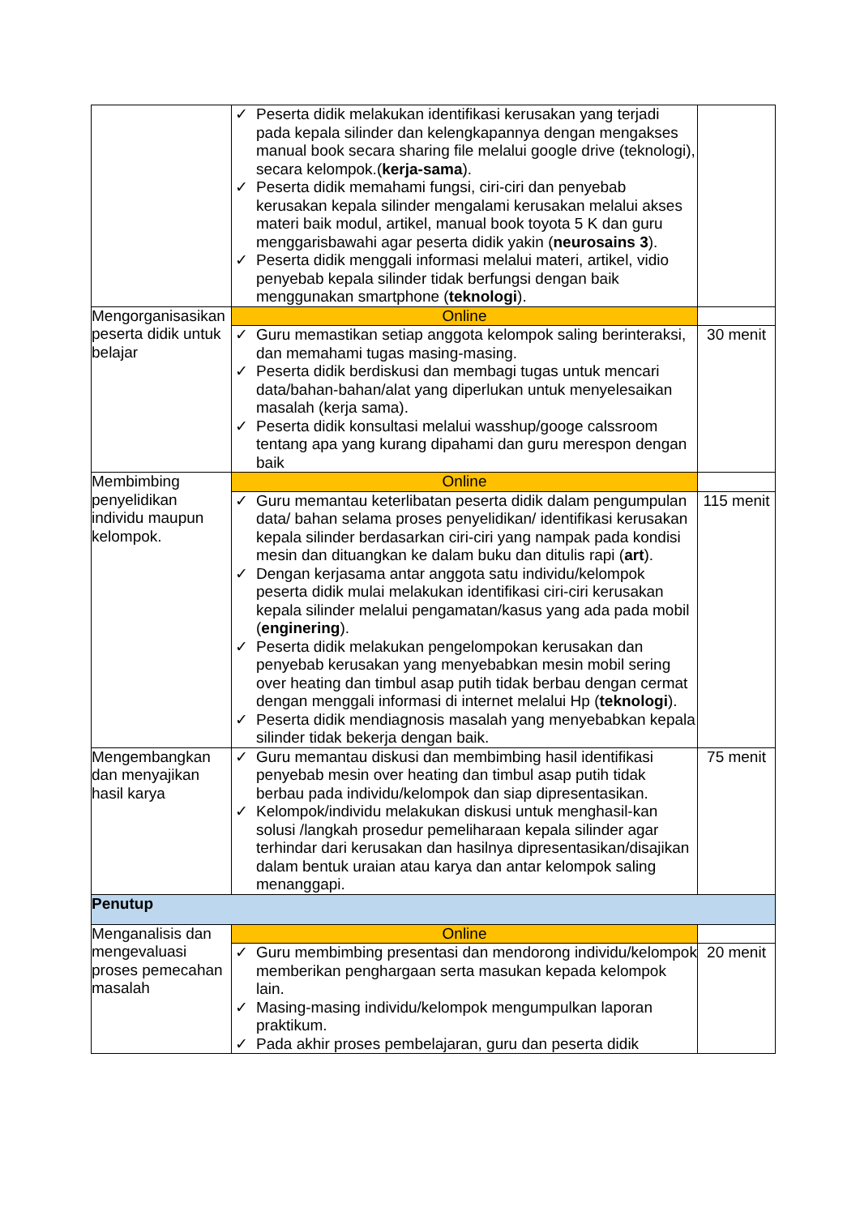| | ✓ Peserta didik melakukan identifikasi kerusakan yang terjadi pada kepala silinder dan kelengkapannya dengan mengakses manual book secara sharing file melalui google drive (teknologi), secara kelompok.( kerja-sama ). ✓ Peserta didik memahami fungsi, ciri-ciri dan penyebab kerusakan kepala silinder mengalami kerusakan melalui akses materi baik modul, artikel, manual book toyota 5 K dan guru menggarisbawahi agar peserta didik yakin ( neurosains 3 ). ✓ Peserta didik menggali informasi melalui materi, artikel, vidio penyebab kepala silinder tidak berfungsi dengan baik menggunakan smartphone ( teknologi ). | |
| Mengorganisasikan peserta didik untuk belajar | Online | |
| | ✓ Guru memastikan setiap anggota kelompok saling berinteraksi, dan memahami tugas masing-masing. ✓ Peserta didik berdiskusi dan membagi tugas untuk mencari data/bahan-bahan/alat yang diperlukan untuk menyelesaikan masalah (kerja sama). ✓ Peserta didik konsultasi melalui wasshup/googe calssroom tentang apa yang kurang dipahami dan guru merespon dengan baik | 30 menit |
| Membimbing penyelidikan individu maupun kelompok. | Online | |
| | ✓ Guru memantau keterlibatan peserta didik dalam pengumpulan data/ bahan selama proses penyelidikan/ identifikasi kerusakan kepala silinder berdasarkan ciri-ciri yang nampak pada kondisi mesin dan dituangkan ke dalam buku dan ditulis rapi ( art ). ✓ Dengan kerjasama antar anggota satu individu/kelompok peserta didik mulai melakukan identifikasi ciri-ciri kerusakan kepala silinder melalui pengamatan/kasus yang ada pada mobil ( enginering ). ✓ Peserta didik melakukan pengelompokan kerusakan dan penyebab kerusakan yang menyebabkan mesin mobil sering over heating dan timbul asap putih tidak berbau dengan cermat dengan menggali informasi di internet melalui Hp ( teknologi ). ✓ Peserta didik mendiagnosis masalah yang menyebabkan kepala silinder tidak bekerja dengan baik. | 115 menit |
| Mengembangkan dan menyajikan hasil karya | ✓ Guru memantau diskusi dan membimbing hasil identifikasi penyebab mesin over heating dan timbul asap putih tidak berbau pada individu/kelompok dan siap dipresentasikan. ✓ Kelompok/individu melakukan diskusi untuk menghasil-kan solusi /langkah prosedur pemeliharaan kepala silinder agar terhindar dari kerusakan dan hasilnya dipresentasikan/disajikan dalam bentuk uraian atau karya dan antar kelompok saling menanggapi. | 75 menit |
| Penutup | | |
| Menganalisis dan mengevaluasi proses pemecahan masalah | Online | |
| | ✓ Guru membimbing presentasi dan mendorong individu/kelompok memberikan penghargaan serta masukan kepada kelompok lain. ✓ Masing-masing individu/kelompok mengumpulkan laporan praktikum. ✓ Pada akhir proses pembelajaran, guru dan peserta didik | 20 menit |